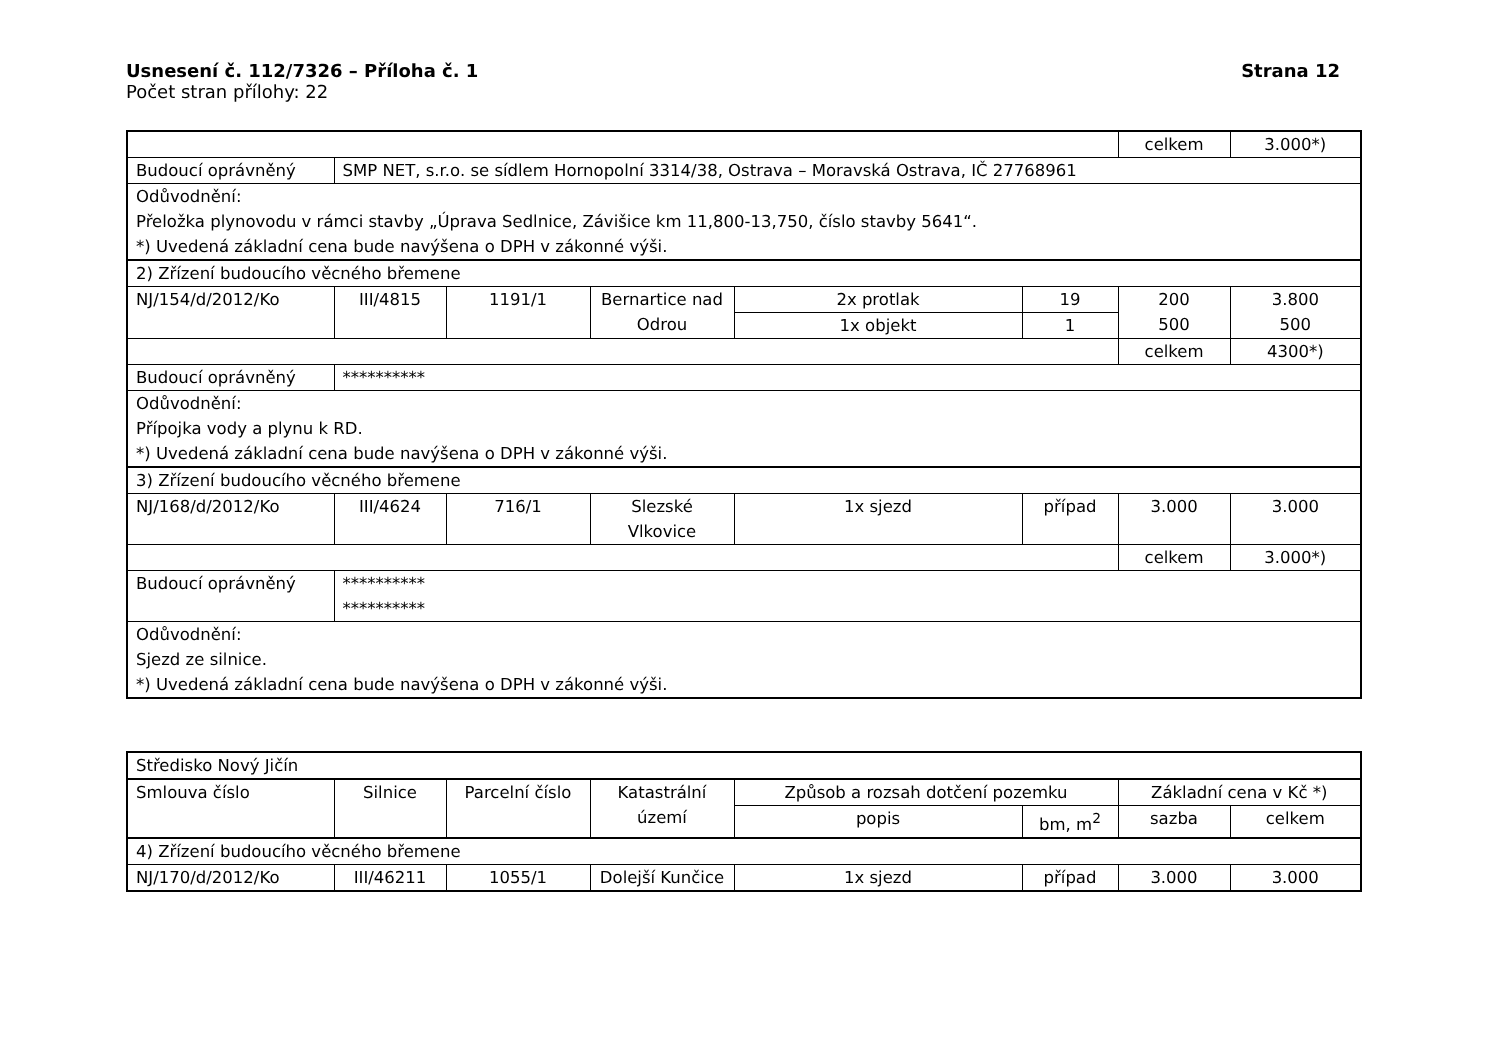Usnesení č. 112/7326 – Příloha č. 1 Strana 12
Počet stran přílohy: 22
| | | | | | | celkem | 3.000*) |
| Budoucí oprávněný | SMP NET, s.r.o. se sídlem Hornopolní 3314/38, Ostrava – Moravská Ostrava, IČ 27768961 | | | | | | |
| Odůvodnění: Přeložka plynovodu v rámci stavby „Úprava Sedlnice, Závišice km 11,800-13,750, číslo stavby 5641“. *) Uvedená základní cena bude navýšena o DPH v zákonné výši. | | | | | | | |
| 2) Zřízení budoucího věcného břemene | | | | | | | |
| NJ/154/d/2012/Ko | III/4815 | 1191/1 | Bernartice nad Odrou | 2x protlak | 19 | 200 500 | 3.800 500 |
| | | | | 1x objekt | 1 | | |
| | | | | | | celkem | 4300*) |
| Budoucí oprávněný | ********** | | | | | | |
| Odůvodnění: Přípojka vody a plynu k RD. *) Uvedená základní cena bude navýšena o DPH v zákonné výši. | | | | | | | |
| 3) Zřízení budoucího věcného břemene | | | | | | | |
| NJ/168/d/2012/Ko | III/4624 | 716/1 | Slezské Vlkovice | 1x sjezd | případ | 3.000 | 3.000 |
| | | | | | | celkem | 3.000*) |
| Budoucí oprávněný | ********** ********** | | | | | | |
| Odůvodnění: Sjezd ze silnice. *) Uvedená základní cena bude navýšena o DPH v zákonné výši. | | | | | | | |
| Středisko Nový Jičín | | | | | | | |
| Smlouva číslo | Silnice | Parcelní číslo | Katastrální území | Způsob a rozsah dotčení pozemku | | Základní cena v Kč *) | |
| | | | | popis | bm, m<sup>2</sup> | sazba | celkem |
| 4) Zřízení budoucího věcného břemene | | | | | | | |
| NJ/170/d/2012/Ko | III/46211 | 1055/1 | Dolejší Kunčice | 1x sjezd | případ | 3.000 | 3.000 |